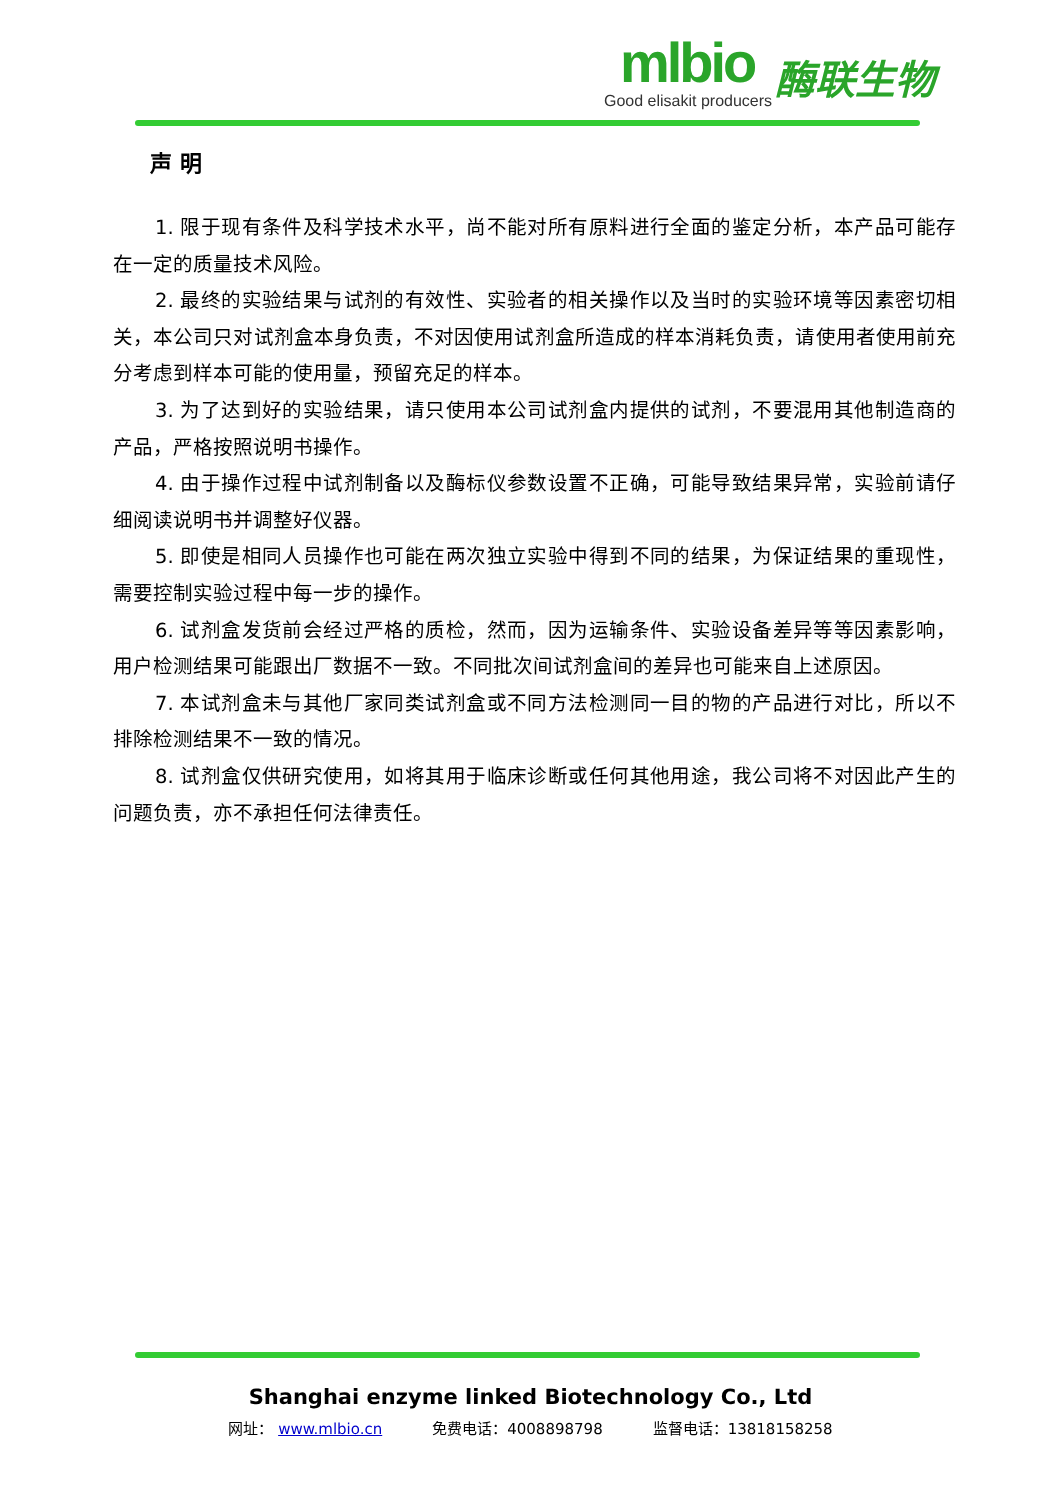mlbio
Good elisakit producers
酶联生物
声 明
1. 限于现有条件及科学技术水平，尚不能对所有原料进行全面的鉴定分析，本产品可能存在一定的质量技术风险。
2. 最终的实验结果与试剂的有效性、实验者的相关操作以及当时的实验环境等因素密切相关，本公司只对试剂盒本身负责，不对因使用试剂盒所造成的样本消耗负责，请使用者使用前充分考虑到样本可能的使用量，预留充足的样本。
3. 为了达到好的实验结果，请只使用本公司试剂盒内提供的试剂，不要混用其他制造商的产品，严格按照说明书操作。
4. 由于操作过程中试剂制备以及酶标仪参数设置不正确，可能导致结果异常，实验前请仔细阅读说明书并调整好仪器。
5. 即使是相同人员操作也可能在两次独立实验中得到不同的结果，为保证结果的重现性，需要控制实验过程中每一步的操作。
6. 试剂盒发货前会经过严格的质检，然而，因为运输条件、实验设备差异等等因素影响，用户检测结果可能跟出厂数据不一致。不同批次间试剂盒间的差异也可能来自上述原因。
7. 本试剂盒未与其他厂家同类试剂盒或不同方法检测同一目的物的产品进行对比，所以不排除检测结果不一致的情况。
8. 试剂盒仅供研究使用，如将其用于临床诊断或任何其他用途，我公司将不对因此产生的问题负责，亦不承担任何法律责任。
Shanghai enzyme linked Biotechnology Co., Ltd
网址： www.mlbio.cn 免费电话：4008898798 监督电话：13818158258